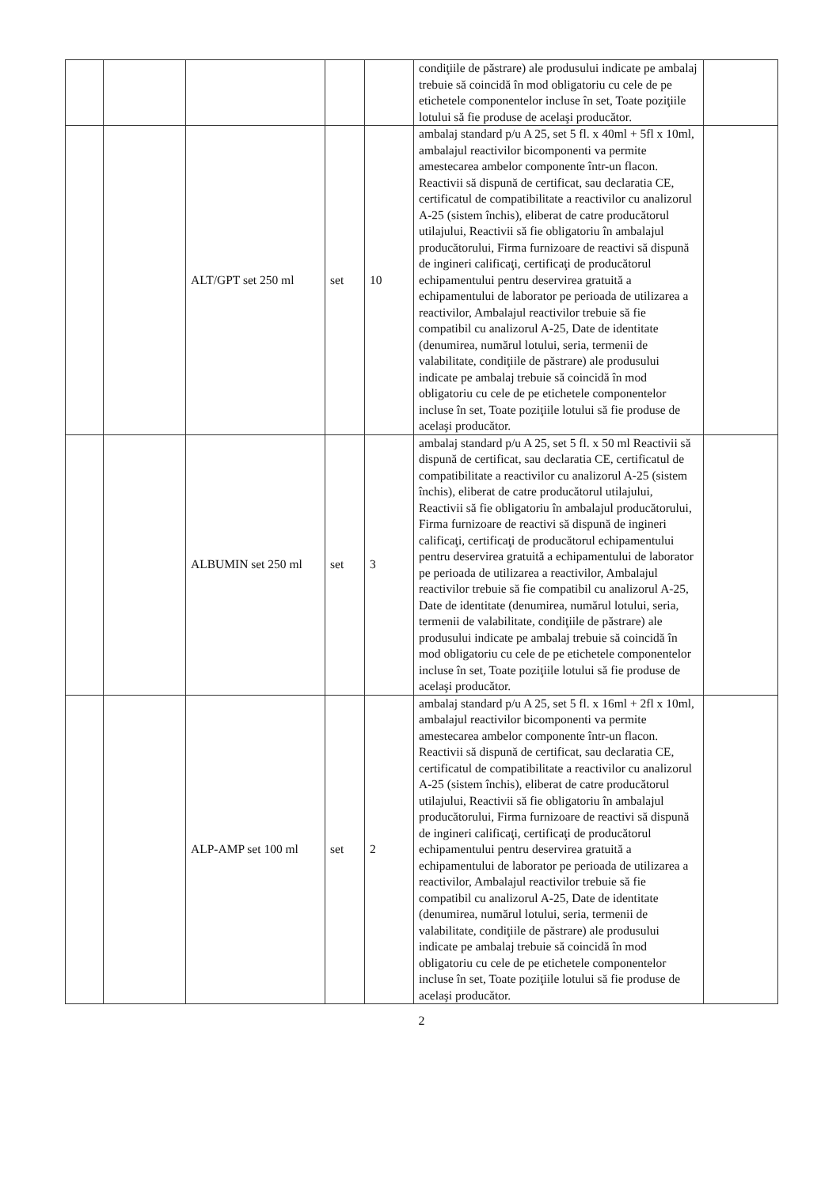| | | | | | condiţiile de păstrare) ale produsului indicate pe ambalaj trebuie să coincidă în mod obligatoriu cu cele de pe etichetele componentelor incluse în set, Toate poziţiile lotului să fie produse de acelaşi producător. | |
| | | ALT/GPT set 250 ml | set | 10 | ambalaj standard p/u A 25, set 5 fl. x 40ml + 5fl x 10ml, ambalajul reactivilor bicomponenti va permite amestecarea ambelor componente într-un flacon. Reactivii să dispună de certificat, sau declaratia CE, certificatul de compatibilitate a reactivilor cu analizorul A-25 (sistem închis), eliberat de catre producătorul utilajului, Reactivii să fie obligatoriu în ambalajul producătorului, Firma furnizoare de reactivi să dispună de ingineri calificaţi, certificaţi de producătorul echipamentului pentru deservirea gratuită a echipamentului de laborator pe perioada de utilizarea a reactivilor, Ambalajul reactivilor trebuie să fie compatibil cu analizorul A-25, Date de identitate (denumirea, numărul lotului, seria, termenii de valabilitate, condiţiile de păstrare) ale produsului indicate pe ambalaj trebuie să coincidă în mod obligatoriu cu cele de pe etichetele componentelor incluse în set, Toate poziţiile lotului să fie produse de acelaşi producător. | |
| | | ALBUMIN set 250 ml | set | 3 | ambalaj standard p/u A 25, set 5 fl. x 50 ml Reactivii să dispună de certificat, sau declaratia CE, certificatul de compatibilitate a reactivilor cu analizorul A-25 (sistem închis), eliberat de catre producătorul utilajului, Reactivii să fie obligatoriu în ambalajul producătorului, Firma furnizoare de reactivi să dispună de ingineri calificaţi, certificaţi de producătorul echipamentului pentru deservirea gratuită a echipamentului de laborator pe perioada de utilizarea a reactivilor, Ambalajul reactivilor trebuie să fie compatibil cu analizorul A-25, Date de identitate (denumirea, numărul lotului, seria, termenii de valabilitate, condiţiile de păstrare) ale produsului indicate pe ambalaj trebuie să coincidă în mod obligatoriu cu cele de pe etichetele componentelor incluse în set, Toate poziţiile lotului să fie produse de acelaşi producător. | |
| | | ALP-AMP set 100 ml | set | 2 | ambalaj standard p/u A 25, set 5 fl. x 16ml + 2fl x 10ml, ambalajul reactivilor bicomponenti va permite amestecarea ambelor componente într-un flacon. Reactivii să dispună de certificat, sau declaratia CE, certificatul de compatibilitate a reactivilor cu analizorul A-25 (sistem închis), eliberat de catre producătorul utilajului, Reactivii să fie obligatoriu în ambalajul producătorului, Firma furnizoare de reactivi să dispună de ingineri calificaţi, certificaţi de producătorul echipamentului pentru deservirea gratuită a echipamentului de laborator pe perioada de utilizarea a reactivilor, Ambalajul reactivilor trebuie să fie compatibil cu analizorul A-25, Date de identitate (denumirea, numărul lotului, seria, termenii de valabilitate, condiţiile de păstrare) ale produsului indicate pe ambalaj trebuie să coincidă în mod obligatoriu cu cele de pe etichetele componentelor incluse în set, Toate poziţiile lotului să fie produse de acelaşi producător. | |
2